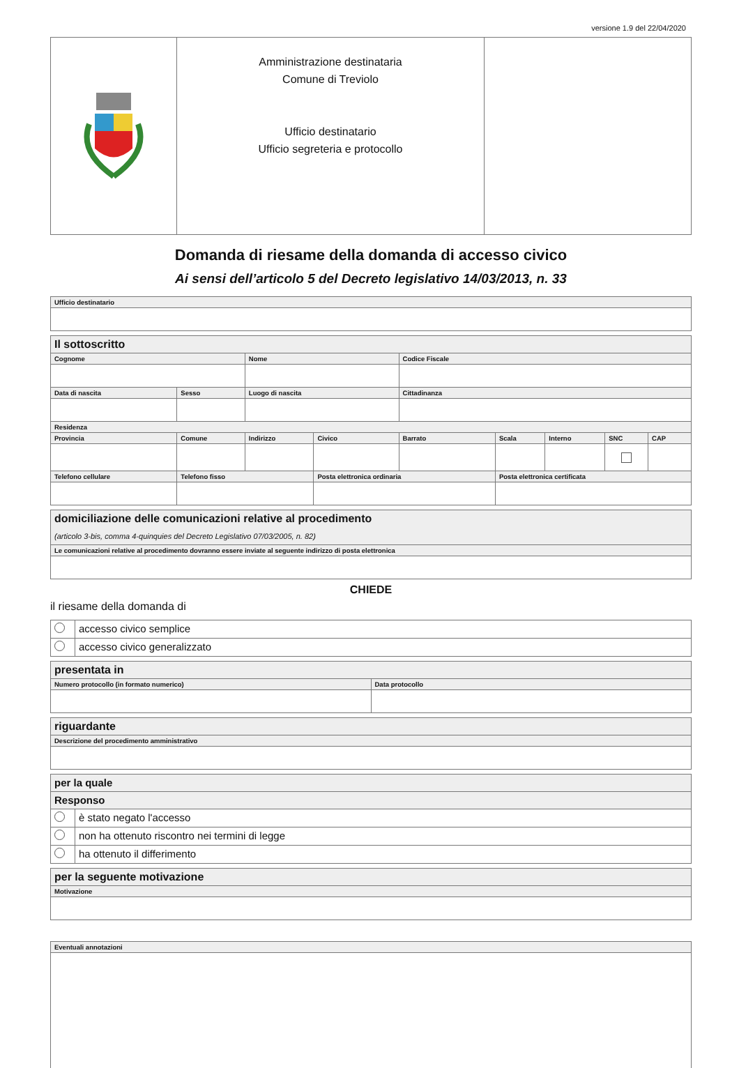versione 1.9 del 22/04/2020
| | Amministrazione destinataria Comune di Treviolo Ufficio destinatario Ufficio segreteria e protocollo | |
Domanda di riesame della domanda di accesso civico
Ai sensi dell’articolo 5 del Decreto legislativo 14/03/2013, n. 33
| Ufficio destinatario |
| Il sottoscritto | | | | | | | | | |
| Cognome | | | Nome | | Codice Fiscale | | | | |
| Data di nascita | | Sesso | Luogo di nascita | | Cittadinanza | | | | |
| Residenza | | | | | | | | | |
| Provincia | Comune | | Indirizzo | Civico | Barrato | Scala | Interno | SNC | CAP |
| Telefono cellulare | | Telefono fisso | | Posta elettronica ordinaria | | Posta elettronica certificata | | | |
| domiciliazione delle comunicazioni relative al procedimento (articolo 3-bis, comma 4-quinquies del Decreto Legislativo 07/03/2005, n. 82) |
| Le comunicazioni relative al procedimento dovranno essere inviate al seguente indirizzo di posta elettronica |
CHIEDE
il riesame della domanda di
| | accesso civico semplice |
| | accesso civico generalizzato |
| presentata in | |
| Numero protocollo (in formato numerico) | Data protocollo |
| riguardante |
| Descrizione del procedimento amministrativo |
| per la quale | |
| Responso | |
| | è stato negato l'accesso |
| | non ha ottenuto riscontro nei termini di legge |
| | ha ottenuto il differimento |
| per la seguente motivazione |
| Motivazione |
| Eventuali annotazioni |